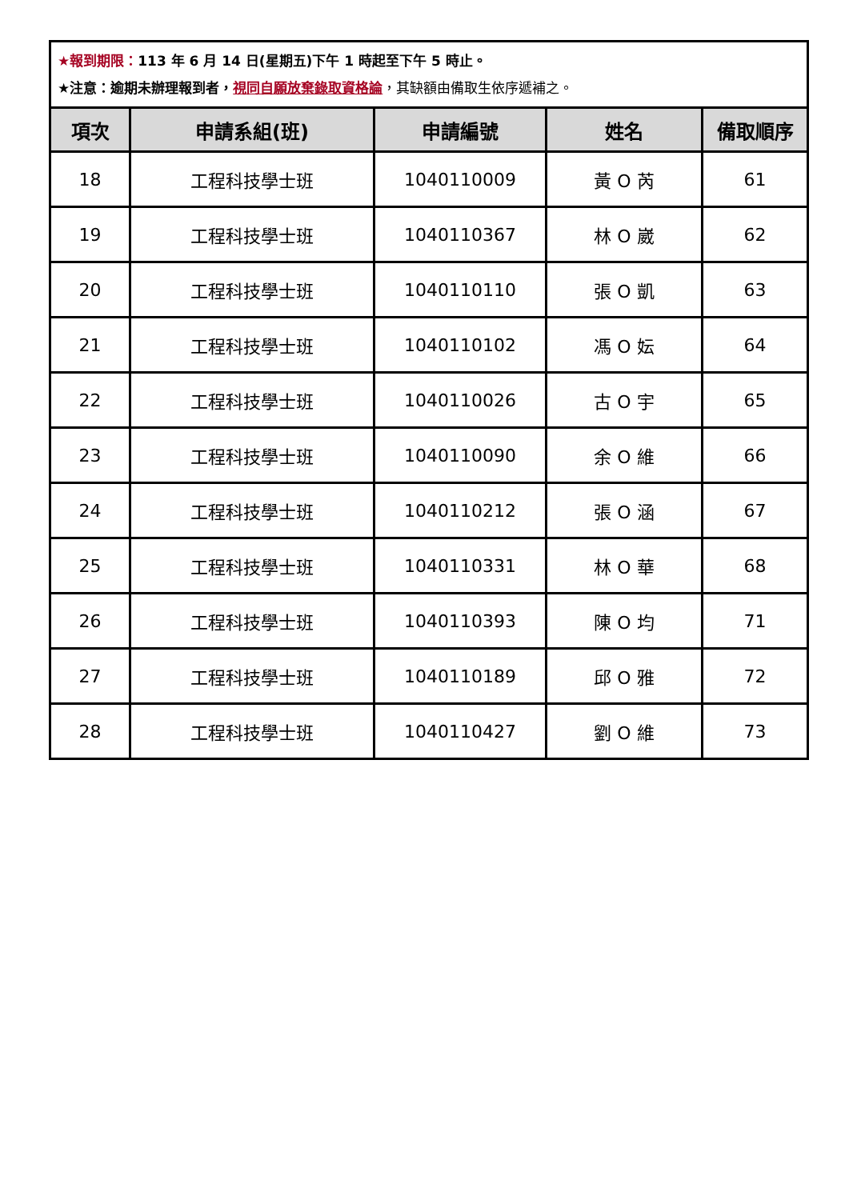| ★報到期限： 113 年 6 月 14 日(星期五)下午 1 時起至下午 5 時止。 ★注意：逾期未辦理報到者， 視同自願放棄錄取資格論 ，其缺額由備取生依序遞補之。 | | | | |
| 項次 | 申請系組(班) | 申請編號 | 姓名 | 備取順序 |
| 18 | 工程科技學士班 | 1040110009 | 黃 O 芮 | 61 |
| 19 | 工程科技學士班 | 1040110367 | 林 O 崴 | 62 |
| 20 | 工程科技學士班 | 1040110110 | 張 O 凱 | 63 |
| 21 | 工程科技學士班 | 1040110102 | 馮 O 妘 | 64 |
| 22 | 工程科技學士班 | 1040110026 | 古 O 宇 | 65 |
| 23 | 工程科技學士班 | 1040110090 | 余 O 維 | 66 |
| 24 | 工程科技學士班 | 1040110212 | 張 O 涵 | 67 |
| 25 | 工程科技學士班 | 1040110331 | 林 O 華 | 68 |
| 26 | 工程科技學士班 | 1040110393 | 陳 O 均 | 71 |
| 27 | 工程科技學士班 | 1040110189 | 邱 O 雅 | 72 |
| 28 | 工程科技學士班 | 1040110427 | 劉 O 維 | 73 |